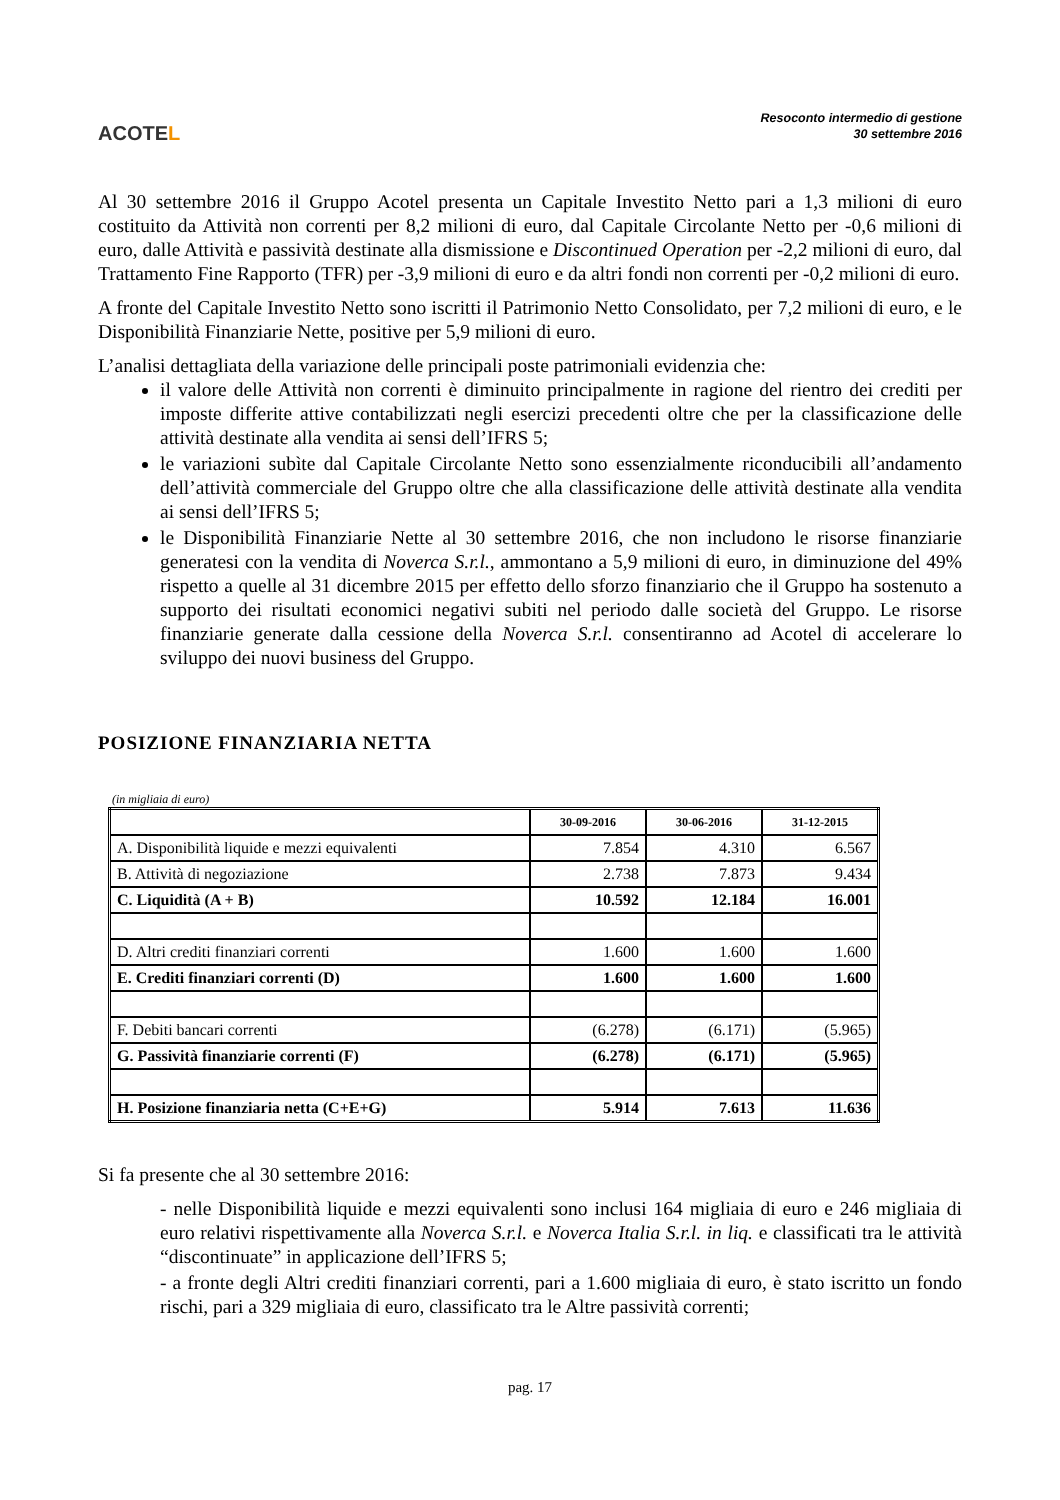ACOTEL
Resoconto intermedio di gestione
30 settembre 2016
Al 30 settembre 2016 il Gruppo Acotel presenta un Capitale Investito Netto pari a 1,3 milioni di euro costituito da Attività non correnti per 8,2 milioni di euro, dal Capitale Circolante Netto per -0,6 milioni di euro, dalle Attività e passività destinate alla dismissione e Discontinued Operation per -2,2 milioni di euro, dal Trattamento Fine Rapporto (TFR) per -3,9 milioni di euro e da altri fondi non correnti per -0,2 milioni di euro.
A fronte del Capitale Investito Netto sono iscritti il Patrimonio Netto Consolidato, per 7,2 milioni di euro, e le Disponibilità Finanziarie Nette, positive per 5,9 milioni di euro.
L’analisi dettagliata della variazione delle principali poste patrimoniali evidenzia che:
il valore delle Attività non correnti è diminuito principalmente in ragione del rientro dei crediti per imposte differite attive contabilizzati negli esercizi precedenti oltre che per la classificazione delle attività destinate alla vendita ai sensi dell’IFRS 5;
le variazioni subìte dal Capitale Circolante Netto sono essenzialmente riconducibili all’andamento dell’attività commerciale del Gruppo oltre che alla classificazione delle attività destinate alla vendita ai sensi dell’IFRS 5;
le Disponibilità Finanziarie Nette al 30 settembre 2016, che non includono le risorse finanziarie generatesi con la vendita di Noverca S.r.l., ammontano a 5,9 milioni di euro, in diminuzione del 49% rispetto a quelle al 31 dicembre 2015 per effetto dello sforzo finanziario che il Gruppo ha sostenuto a supporto dei risultati economici negativi subiti nel periodo dalle società del Gruppo. Le risorse finanziarie generate dalla cessione della Noverca S.r.l. consentiranno ad Acotel di accelerare lo sviluppo dei nuovi business del Gruppo.
POSIZIONE FINANZIARIA NETTA
(in migliaia di euro)
| | 30-09-2016 | 30-06-2016 | 31-12-2015 |
| --- | --- | --- | --- |
| A. Disponibilità liquide e mezzi equivalenti | 7.854 | 4.310 | 6.567 |
| B. Attività di negoziazione | 2.738 | 7.873 | 9.434 |
| C. Liquidità (A + B) | 10.592 | 12.184 | 16.001 |
| D. Altri crediti finanziari correnti | 1.600 | 1.600 | 1.600 |
| E. Crediti finanziari correnti (D) | 1.600 | 1.600 | 1.600 |
| F. Debiti bancari correnti | (6.278) | (6.171) | (5.965) |
| G. Passività finanziarie correnti (F) | (6.278) | (6.171) | (5.965) |
| H. Posizione finanziaria netta (C+E+G) | 5.914 | 7.613 | 11.636 |
Si fa presente che al 30 settembre 2016:
- nelle Disponibilità liquide e mezzi equivalenti sono inclusi 164 migliaia di euro e 246 migliaia di euro relativi rispettivamente alla Noverca S.r.l. e Noverca Italia S.r.l. in liq. e classificati tra le attività “discontinuate” in applicazione dell’IFRS 5;
- a fronte degli Altri crediti finanziari correnti, pari a 1.600 migliaia di euro, è stato iscritto un fondo rischi, pari a 329 migliaia di euro, classificato tra le Altre passività correnti;
pag. 17